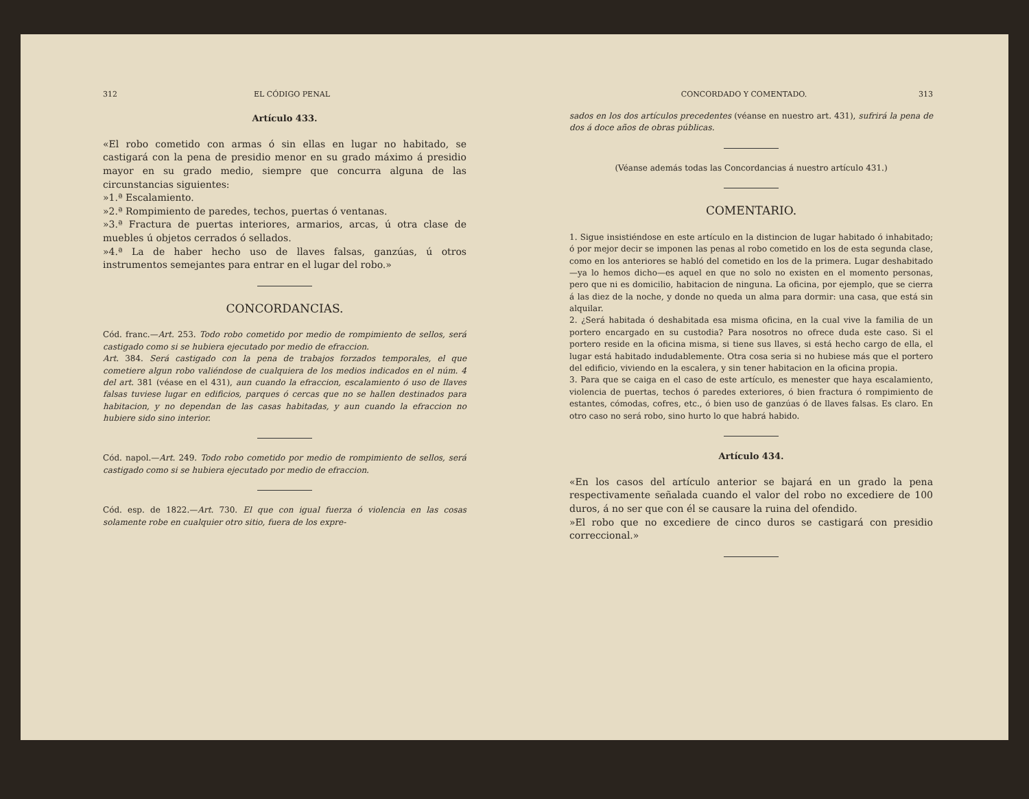312 EL CÓDIGO PENAL
Artículo 433.
«El robo cometido con armas ó sin ellas en lugar no habitado, se castigará con la pena de presidio menor en su grado máximo á presidio mayor en su grado medio, siempre que concurra alguna de las circunstancias siguientes:
»1.ª Escalamiento.
»2.ª Rompimiento de paredes, techos, puertas ó ventanas.
»3.ª Fractura de puertas interiores, armarios, arcas, ú otra clase de muebles ú objetos cerrados ó sellados.
»4.ª La de haber hecho uso de llaves falsas, ganzúas, ú otros instrumentos semejantes para entrar en el lugar del robo.»
CONCORDANCIAS.
Cód. franc.—Art. 253. Todo robo cometido por medio de rompimiento de sellos, será castigado como si se hubiera ejecutado por medio de efraccion.
Art. 384. Será castigado con la pena de trabajos forzados temporales, el que cometiere algun robo valiéndose de cualquiera de los medios indicados en el núm. 4 del art. 381 (véase en el 431), aun cuando la efraccion, escalamiento ó uso de llaves falsas tuviese lugar en edificios, parques ó cercas que no se hallen destinados para habitacion, y no dependan de las casas habitadas, y aun cuando la efraccion no hubiere sido sino interior.
Cód. napol.—Art. 249. Todo robo cometido por medio de rompimiento de sellos, será castigado como si se hubiera ejecutado por medio de efraccion.
Cód. esp. de 1822.—Art. 730. El que con igual fuerza ó violencia en las cosas solamente robe en cualquier otro sitio, fuera de los expre-
CONCORDADO Y COMENTADO. 313
sados en los dos artículos precedentes (véanse en nuestro art. 431), sufrirá la pena de dos á doce años de obras públicas.
(Véanse además todas las Concordancias á nuestro artículo 431.)
COMENTARIO.
1. Sigue insistiéndose en este artículo en la distincion de lugar habitado ó inhabitado; ó por mejor decir se imponen las penas al robo cometido en los de esta segunda clase, como en los anteriores se habló del cometido en los de la primera. Lugar deshabitado—ya lo hemos dicho—es aquel en que no solo no existen en el momento personas, pero que ni es domicilio, habitacion de ninguna. La oficina, por ejemplo, que se cierra á las diez de la noche, y donde no queda un alma para dormir: una casa, que está sin alquilar.
2. ¿Será habitada ó deshabitada esa misma oficina, en la cual vive la familia de un portero encargado en su custodia? Para nosotros no ofrece duda este caso. Si el portero reside en la oficina misma, si tiene sus llaves, si está hecho cargo de ella, el lugar está habitado indudablemente. Otra cosa seria si no hubiese más que el portero del edificio, viviendo en la escalera, y sin tener habitacion en la oficina propia.
3. Para que se caiga en el caso de este artículo, es menester que haya escalamiento, violencia de puertas, techos ó paredes exteriores, ó bien fractura ó rompimiento de estantes, cómodas, cofres, etc., ó bien uso de ganzúas ó de llaves falsas. Es claro. En otro caso no será robo, sino hurto lo que habrá habido.
Artículo 434.
«En los casos del artículo anterior se bajará en un grado la pena respectivamente señalada cuando el valor del robo no excediere de 100 duros, á no ser que con él se causare la ruina del ofendido.
»El robo que no excediere de cinco duros se castigará con presidio correccional.»